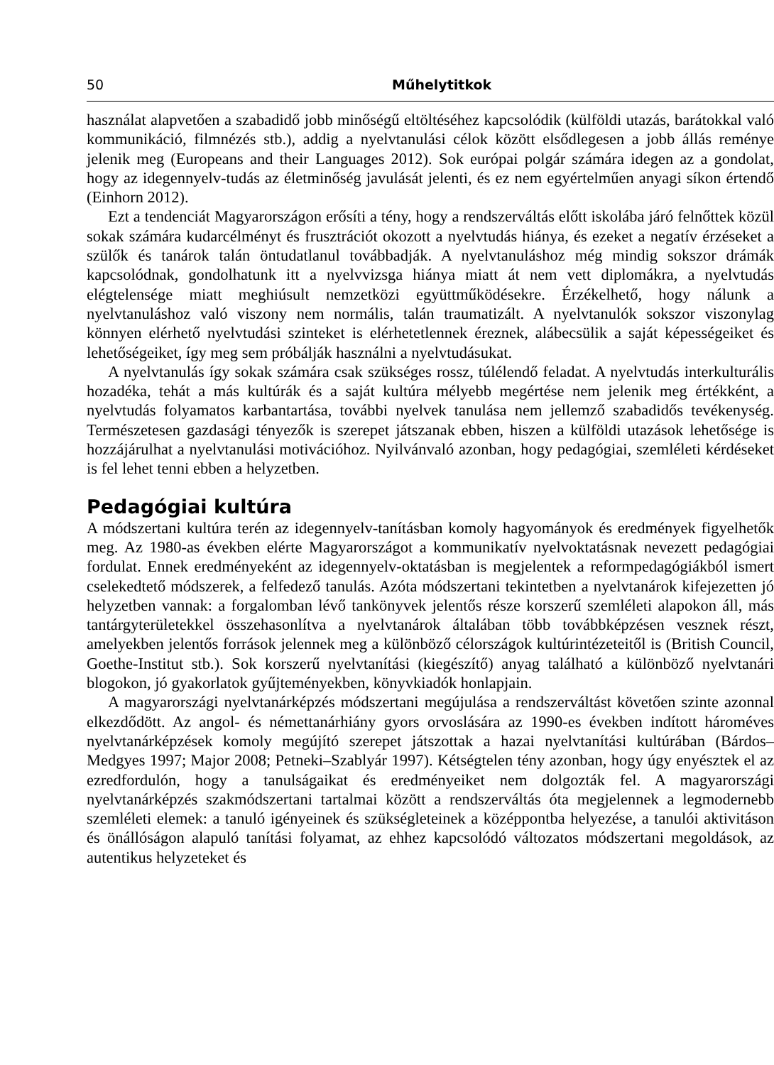50 Műhelytitkok
használat alapvetően a szabadidő jobb minőségű eltöltéséhez kapcsolódik (külföldi utazás, barátokkal való kommunikáció, filmnézés stb.), addig a nyelvtanulási célok között elsődlegesen a jobb állás reménye jelenik meg (Europeans and their Languages 2012). Sok európai polgár számára idegen az a gondolat, hogy az idegennyelv-tudás az életminőség javulását jelenti, és ez nem egyértelműen anyagi síkon értendő (Einhorn 2012).
Ezt a tendenciát Magyarországon erősíti a tény, hogy a rendszerváltás előtt iskolába járó felnőttek közül sokak számára kudarcélményt és frusztrációt okozott a nyelvtudás hiánya, és ezeket a negatív érzéseket a szülők és tanárok talán öntudatlanul továbbadják. A nyelvtanuláshoz még mindig sokszor drámák kapcsolódnak, gondolhatunk itt a nyelvvizsga hiánya miatt át nem vett diplomákra, a nyelvtudás elégtelensége miatt meghiúsult nemzetközi együttműködésekre. Érzékelhető, hogy nálunk a nyelvtanuláshoz való viszony nem normális, talán traumatizált. A nyelvtanulók sokszor viszonylag könnyen elérhető nyelvtudási szinteket is elérhetetlennek éreznek, alábecsülik a saját képességeiket és lehetőségeiket, így meg sem próbálják használni a nyelvtudásukat.
A nyelvtanulás így sokak számára csak szükséges rossz, túlélendő feladat. A nyelvtudás interkulturális hozadéka, tehát a más kultúrák és a saját kultúra mélyebb megértése nem jelenik meg értékként, a nyelvtudás folyamatos karbantartása, további nyelvek tanulása nem jellemző szabadidős tevékenység. Természetesen gazdasági tényezők is szerepet játszanak ebben, hiszen a külföldi utazások lehetősége is hozzájárulhat a nyelvtanulási motivációhoz. Nyilvánvaló azonban, hogy pedagógiai, szemléleti kérdéseket is fel lehet tenni ebben a helyzetben.
Pedagógiai kultúra
A módszertani kultúra terén az idegennyelv-tanításban komoly hagyományok és eredmények figyelhetők meg. Az 1980-as években elérte Magyarországot a kommunikatív nyelvoktatásnak nevezett pedagógiai fordulat. Ennek eredményeként az idegennyelv-oktatásban is megjelentek a reformpedagógiákból ismert cselekedtető módszerek, a felfedező tanulás. Azóta módszertani tekintetben a nyelvtanárok kifejezetten jó helyzetben vannak: a forgalomban lévő tankönyvek jelentős része korszerű szemléleti alapokon áll, más tantárgyterületekkel összehasonlítva a nyelvtanárok általában több továbbképzésen vesznek részt, amelyekben jelentős források jelennek meg a különböző célországok kultúrintézeteitől is (British Council, Goethe-Institut stb.). Sok korszerű nyelvtanítási (kiegészítő) anyag található a különböző nyelvtanári blogokon, jó gyakorlatok gyűjteményekben, könyvkiadók honlapjain.
A magyarországi nyelvtanárképzés módszertani megújulása a rendszerváltást követően szinte azonnal elkezdődött. Az angol- és némettanárhiány gyors orvoslására az 1990-es években indított hároméves nyelvtanárképzések komoly megújító szerepet játszottak a hazai nyelvtanítási kultúrában (Bárdos–Medgyes 1997; Major 2008; Petneki–Szablyár 1997). Kétségtelen tény azonban, hogy úgy enyésztek el az ezredfordulón, hogy a tanulságaikat és eredményeiket nem dolgozták fel. A magyarországi nyelvtanárképzés szakmódszertani tartalmai között a rendszerváltás óta megjelennek a legmodernebb szemléleti elemek: a tanuló igényeinek és szükségleteinek a középpontba helyezése, a tanulói aktivitáson és önállóságon alapuló tanítási folyamat, az ehhez kapcsolódó változatos módszertani megoldások, az autentikus helyzeteket és